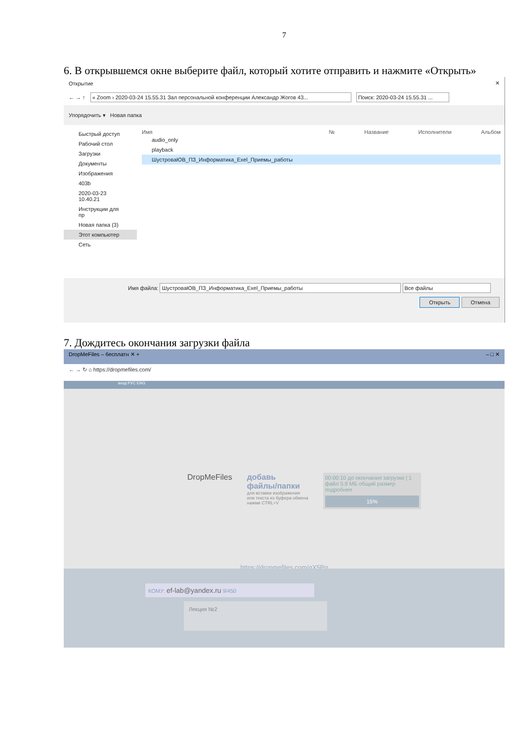7
6. В открывшемся окне выберите файл, который хотите отправить и нажмите «Открыть»
Открытие ✕
← → ↑ « Zoom › 2020-03-24 15.55.31 Зал персональной конференции Александр Жогов 43... Поиск: 2020-03-24 15.55.31 ...
Упорядочить ▾ Новая папка
Быстрый доступ
Рабочий стол
Загрузки
Документы
Изображения
403b
2020-03-23 10.40.21
Инструкции для пр
Новая папка (3)
Этот компьютер
Сеть
Имя № Название Исполнители Альбом
audio_only
playback
ШустроваЮВ_ПЗ_Информатика_Exel_Приемы_работы
Имя файла: ШустроваЮВ_ПЗ_Информатика_Exel_Приемы_работы Все файлы
Открыть Отмена
7. Дождитесь окончания загрузки файла
DropMeFiles – бесплатн ✕ + – □ ✕
← → ↻ ⌂ https://dropmefiles.com/
вход РУС ENG
DropMeFiles добавь
файлы/папки
для вставки изображения
или текста из буфера обмена
нажми CTRL+V
00:00:10 до окончания загрузки | 1 файл 5.9 МБ общий размер
подробнее
15%
https://dropmefiles.com/gX5Pq
КОМУ: ef-lab@yandex.ru 9/450
Лекция №2